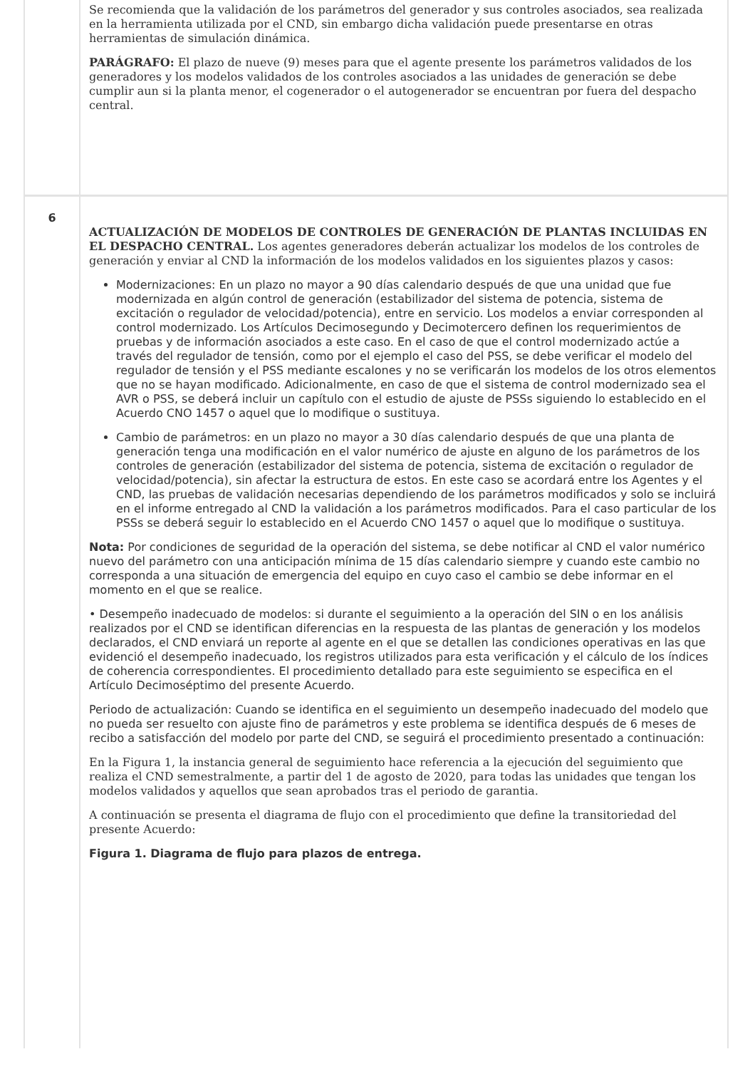| | Se recomienda que la validación de los parámetros del generador y sus controles asociados, sea realizada en la herramienta utilizada por el CND, sin embargo dicha validación puede presentarse en otras herramientas de simulación dinámica. PARÁGRAFO: El plazo de nueve (9) meses para que el agente presente los parámetros validados de los generadores y los modelos validados de los controles asociados a las unidades de generación se debe cumplir aun si la planta menor, el cogenerador o el autogenerador se encuentran por fuera del despacho central. |
| 6 | ACTUALIZACIÓN DE MODELOS DE CONTROLES DE GENERACIÓN DE PLANTAS INCLUIDAS EN EL DESPACHO CENTRAL. Los agentes generadores deberán actualizar los modelos de los controles de generación y enviar al CND la información de los modelos validados en los siguientes plazos y casos: Modernizaciones: En un plazo no mayor a 90 días calendario después de que una unidad que fue modernizada en algún control de generación (estabilizador del sistema de potencia, sistema de excitación o regulador de velocidad/potencia), entre en servicio. Los modelos a enviar corresponden al control modernizado. Los Artículos Decimosegundo y Decimotercero definen los requerimientos de pruebas y de información asociados a este caso. En el caso de que el control modernizado actúe a través del regulador de tensión, como por el ejemplo el caso del PSS, se debe verificar el modelo del regulador de tensión y el PSS mediante escalones y no se verificarán los modelos de los otros elementos que no se hayan modificado. Adicionalmente, en caso de que el sistema de control modernizado sea el AVR o PSS, se deberá incluir un capítulo con el estudio de ajuste de PSSs siguiendo lo establecido en el Acuerdo CNO 1457 o aquel que lo modifique o sustituya. Cambio de parámetros: en un plazo no mayor a 30 días calendario después de que una planta de generación tenga una modificación en el valor numérico de ajuste en alguno de los parámetros de los controles de generación (estabilizador del sistema de potencia, sistema de excitación o regulador de velocidad/potencia), sin afectar la estructura de estos. En este caso se acordará entre los Agentes y el CND, las pruebas de validación necesarias dependiendo de los parámetros modificados y solo se incluirá en el informe entregado al CND la validación a los parámetros modificados. Para el caso particular de los PSSs se deberá seguir lo establecido en el Acuerdo CNO 1457 o aquel que lo modifique o sustituya. Nota: Por condiciones de seguridad de la operación del sistema, se debe notificar al CND el valor numérico nuevo del parámetro con una anticipación mínima de 15 días calendario siempre y cuando este cambio no corresponda a una situación de emergencia del equipo en cuyo caso el cambio se debe informar en el momento en el que se realice. • Desempeño inadecuado de modelos: si durante el seguimiento a la operación del SIN o en los análisis realizados por el CND se identifican diferencias en la respuesta de las plantas de generación y los modelos declarados, el CND enviará un reporte al agente en el que se detallen las condiciones operativas en las que evidenció el desempeño inadecuado, los registros utilizados para esta verificación y el cálculo de los índices de coherencia correspondientes. El procedimiento detallado para este seguimiento se especifica en el Artículo Decimoséptimo del presente Acuerdo. Periodo de actualización: Cuando se identifica en el seguimiento un desempeño inadecuado del modelo que no pueda ser resuelto con ajuste fino de parámetros y este problema se identifica después de 6 meses de recibo a satisfacción del modelo por parte del CND, se seguirá el procedimiento presentado a continuación: En la Figura 1, la instancia general de seguimiento hace referencia a la ejecución del seguimiento que realiza el CND semestralmente, a partir del 1 de agosto de 2020, para todas las unidades que tengan los modelos validados y aquellos que sean aprobados tras el periodo de garantia. A continuación se presenta el diagrama de flujo con el procedimiento que define la transitoriedad del presente Acuerdo: Figura 1. Diagrama de flujo para plazos de entrega. |